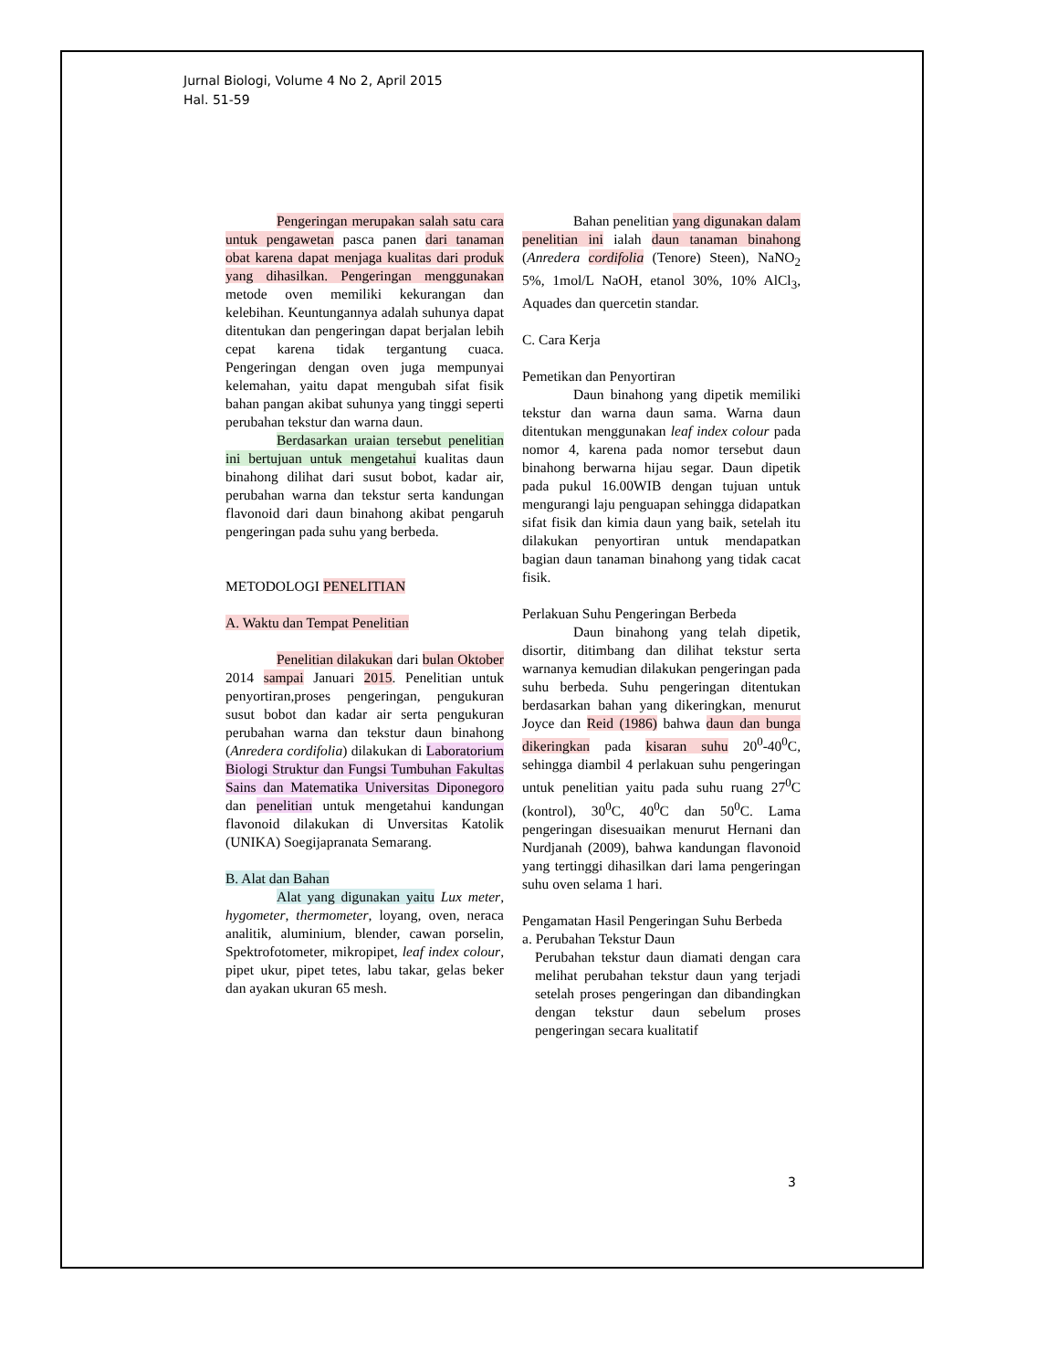Jurnal Biologi, Volume 4 No 2, April 2015
Hal. 51-59
Pengeringan merupakan salah satu cara untuk pengawetan pasca panen dari tanaman obat karena dapat menjaga kualitas dari produk yang dihasilkan. Pengeringan menggunakan metode oven memiliki kekurangan dan kelebihan. Keuntungannya adalah suhunya dapat ditentukan dan pengeringan dapat berjalan lebih cepat karena tidak tergantung cuaca. Pengeringan dengan oven juga mempunyai kelemahan, yaitu dapat mengubah sifat fisik bahan pangan akibat suhunya yang tinggi seperti perubahan tekstur dan warna daun.
Berdasarkan uraian tersebut penelitian ini bertujuan untuk mengetahui kualitas daun binahong dilihat dari susut bobot, kadar air, perubahan warna dan tekstur serta kandungan flavonoid dari daun binahong akibat pengaruh pengeringan pada suhu yang berbeda.
METODOLOGI PENELITIAN
A. Waktu dan Tempat Penelitian
Penelitian dilakukan dari bulan Oktober 2014 sampai Januari 2015. Penelitian untuk penyortiran,proses pengeringan, pengukuran susut bobot dan kadar air serta pengukuran perubahan warna dan tekstur daun binahong (Anredera cordifolia) dilakukan di Laboratorium Biologi Struktur dan Fungsi Tumbuhan Fakultas Sains dan Matematika Universitas Diponegoro dan penelitian untuk mengetahui kandungan flavonoid dilakukan di Unversitas Katolik (UNIKA) Soegijapranata Semarang.
B. Alat dan Bahan
Alat yang digunakan yaitu Lux meter, hygometer, thermometer, loyang, oven, neraca analitik, aluminium, blender, cawan porselin, Spektrofotometer, mikropipet, leaf index colour, pipet ukur, pipet tetes, labu takar, gelas beker dan ayakan ukuran 65 mesh.
Bahan penelitian yang digunakan dalam penelitian ini ialah daun tanaman binahong (Anredera cordifolia (Tenore) Steen), NaNO<sub>2</sub> 5%, 1mol/L NaOH, etanol 30%, 10% AlCl<sub>3</sub>, Aquades dan quercetin standar.
C. Cara Kerja
Pemetikan dan Penyortiran
Daun binahong yang dipetik memiliki tekstur dan warna daun sama. Warna daun ditentukan menggunakan leaf index colour pada nomor 4, karena pada nomor tersebut daun binahong berwarna hijau segar. Daun dipetik pada pukul 16.00WIB dengan tujuan untuk mengurangi laju penguapan sehingga didapatkan sifat fisik dan kimia daun yang baik, setelah itu dilakukan penyortiran untuk mendapatkan bagian daun tanaman binahong yang tidak cacat fisik.
Perlakuan Suhu Pengeringan Berbeda
Daun binahong yang telah dipetik, disortir, ditimbang dan dilihat tekstur serta warnanya kemudian dilakukan pengeringan pada suhu berbeda. Suhu pengeringan ditentukan berdasarkan bahan yang dikeringkan, menurut Joyce dan Reid (1986) bahwa daun dan bunga dikeringkan pada kisaran suhu 20<sup>0</sup>-40<sup>0</sup>C, sehingga diambil 4 perlakuan suhu pengeringan untuk penelitian yaitu pada suhu ruang 27<sup>0</sup>C (kontrol), 30<sup>0</sup>C, 40<sup>0</sup>C dan 50<sup>0</sup>C. Lama pengeringan disesuaikan menurut Hernani dan Nurdjanah (2009), bahwa kandungan flavonoid yang tertinggi dihasilkan dari lama pengeringan suhu oven selama 1 hari.
Pengamatan Hasil Pengeringan Suhu Berbeda
a. Perubahan Tekstur Daun
Perubahan tekstur daun diamati dengan cara melihat perubahan tekstur daun yang terjadi setelah proses pengeringan dan dibandingkan dengan tekstur daun sebelum proses pengeringan secara kualitatif
3